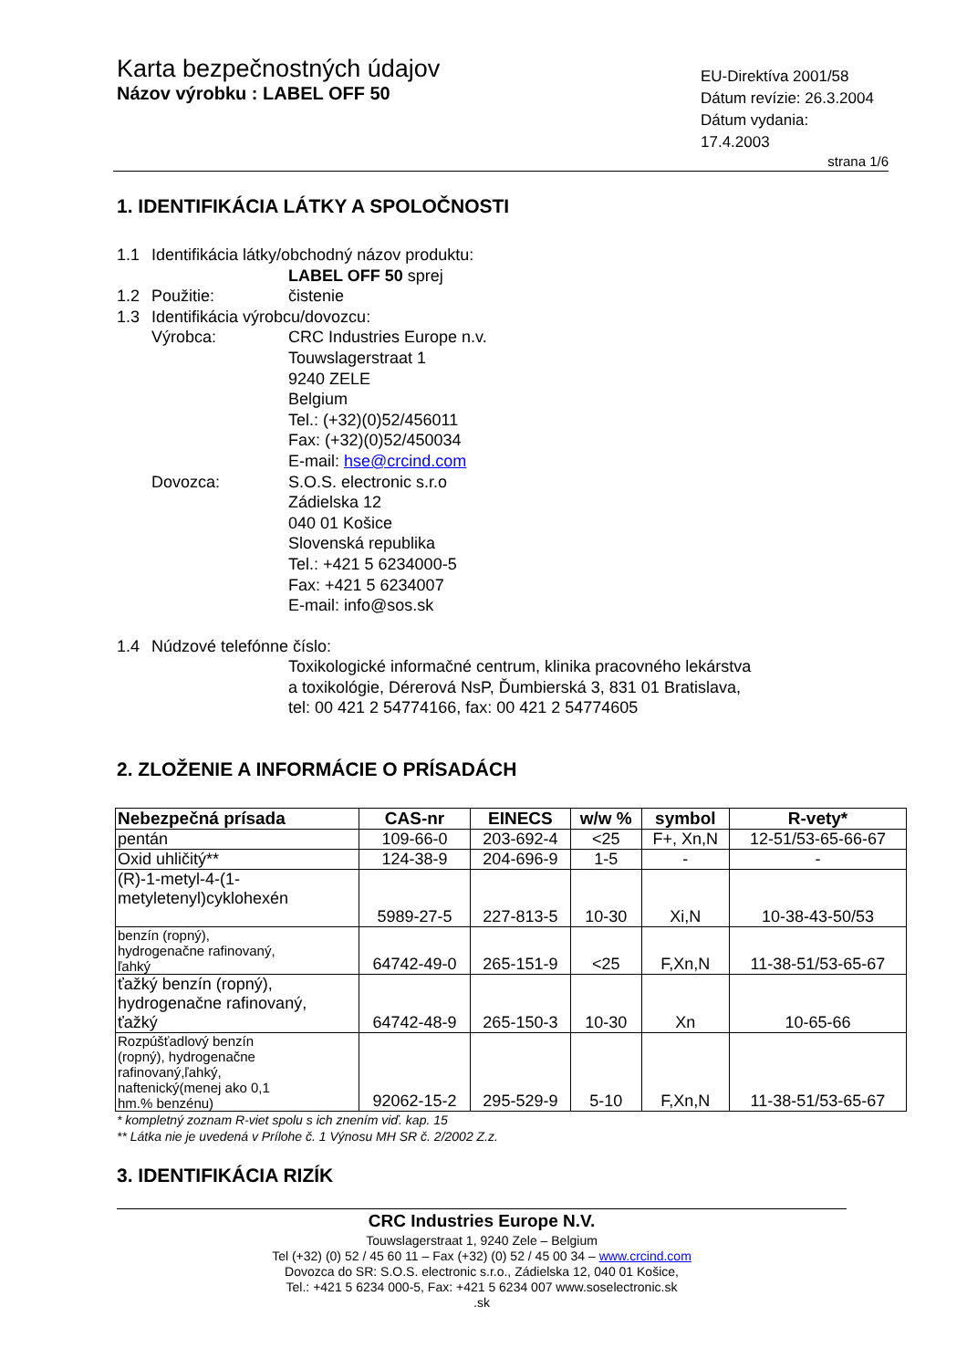Karta bezpečnostných údajov
Názov výrobku : LABEL OFF 50
EU-Direktíva 2001/58
Dátum revízie: 26.3.2004
Dátum vydania: 17.4.2003
strana 1/6
1. IDENTIFIKÁCIA LÁTKY A SPOLOČNOSTI
1.1 Identifikácia látky/obchodný názov produktu:
LABEL OFF 50 sprej
1.2 Použitie: čistenie
1.3 Identifikácia výrobcu/dovozcu:
Výrobca: CRC Industries Europe n.v.
Touwslagerstraat 1
9240 ZELE
Belgium
Tel.: (+32)(0)52/456011
Fax: (+32)(0)52/450034
E-mail: hse@crcind.com
Dovozca: S.O.S. electronic s.r.o
Zádielska 12
040 01 Košice
Slovenská republika
Tel.: +421 5 6234000-5
Fax: +421 5 6234007
E-mail: info@sos.sk
1.4 Núdzové telefónne číslo:
Toxikologické informačné centrum, klinika pracovného lekárstva
a toxikológie, Dérerová NsP, Ďumbierská 3, 831 01 Bratislava,
tel: 00 421 2 54774166, fax: 00 421 2 54774605
2. ZLOŽENIE A INFORMÁCIE O PRÍSADÁCH
| Nebezpečná prísada | CAS-nr | EINECS | w/w % | symbol | R-vety* |
| --- | --- | --- | --- | --- | --- |
| pentán | 109-66-0 | 203-692-4 | <25 | F+, Xn,N | 12-51/53-65-66-67 |
| Oxid uhličitý** | 124-38-9 | 204-696-9 | 1-5 | - | - |
| (R)-1-metyl-4-(1- metyletenyl)cyklohexén | 5989-27-5 | 227-813-5 | 10-30 | Xi,N | 10-38-43-50/53 |
| benzín (ropný), hydrogenačne rafinovaný, ľahký | 64742-49-0 | 265-151-9 | <25 | F,Xn,N | 11-38-51/53-65-67 |
| ťažký benzín (ropný), hydrogenačne rafinovaný, ťažký | 64742-48-9 | 265-150-3 | 10-30 | Xn | 10-65-66 |
| Rozpúšťadlový benzín (ropný), hydrogenačne rafinovaný,ľahký, naftenický(menej ako 0,1 hm.% benzénu) | 92062-15-2 | 295-529-9 | 5-10 | F,Xn,N | 11-38-51/53-65-67 |
* kompletný zoznam R-viet spolu s ich znením viď. kap. 15
** Látka nie je uvedená v Prílohe č. 1 Výnosu MH SR č. 2/2002 Z.z.
3. IDENTIFIKÁCIA RIZÍK
CRC Industries Europe N.V.
Touwslagerstraat 1, 9240 Zele – Belgium
Tel (+32) (0) 52 / 45 60 11 – Fax (+32) (0) 52 / 45 00 34 – www.crcind.com
Dovozca do SR: S.O.S. electronic s.r.o., Zádielska 12, 040 01 Košice,
Tel.: +421 5 6234 000-5, Fax: +421 5 6234 007 www.soselectronic.sk
.sk